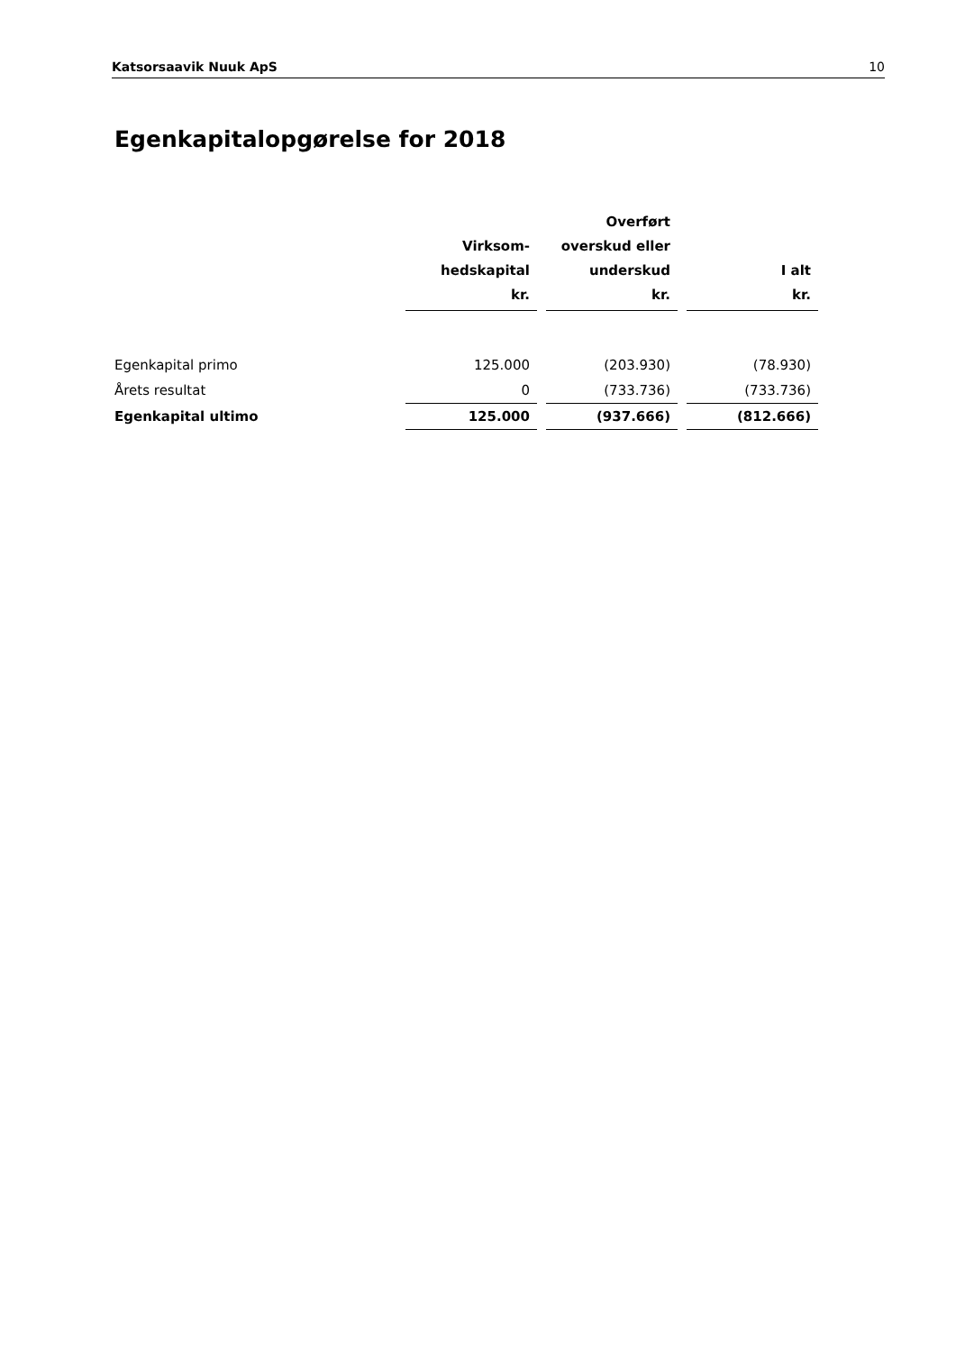Katsorsaavik Nuuk ApS 10
Egenkapitalopgørelse for 2018
| | Virksom- hedskapital kr. | | Overført overskud eller underskud kr. | | I alt kr. |
| --- | --- | --- | --- | --- | --- |
| Egenkapital primo | 125.000 | | (203.930) | | (78.930) |
| Årets resultat | 0 | | (733.736) | | (733.736) |
| Egenkapital ultimo | 125.000 | | (937.666) | | (812.666) |